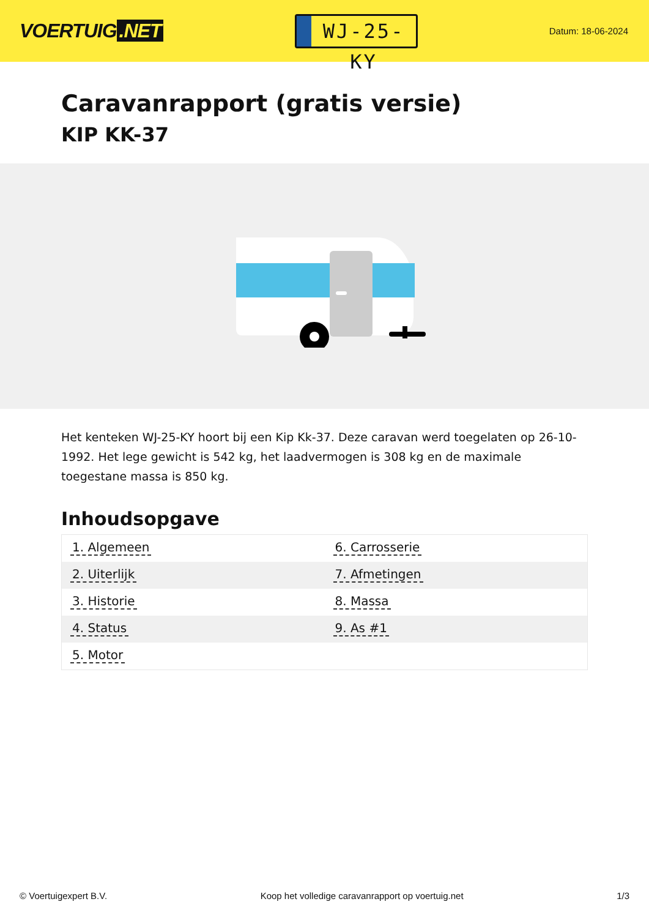VOERTUIG.NET
WJ-25-KY
Datum: 18-06-2024
Caravanrapport (gratis versie)
KIP KK-37
Het kenteken WJ-25-KY hoort bij een Kip Kk-37. Deze caravan werd toegelaten op 26-10-1992. Het lege gewicht is 542 kg, het laadvermogen is 308 kg en de maximale toegestane massa is 850 kg.
Inhoudsopgave
| 1. Algemeen | 6. Carrosserie |
| 2. Uiterlijk | 7. Afmetingen |
| 3. Historie | 8. Massa |
| 4. Status | 9. As #1 |
| 5. Motor | |
© Voertuigexpert B.V. Koop het volledige caravanrapport op voertuig.net
1/3